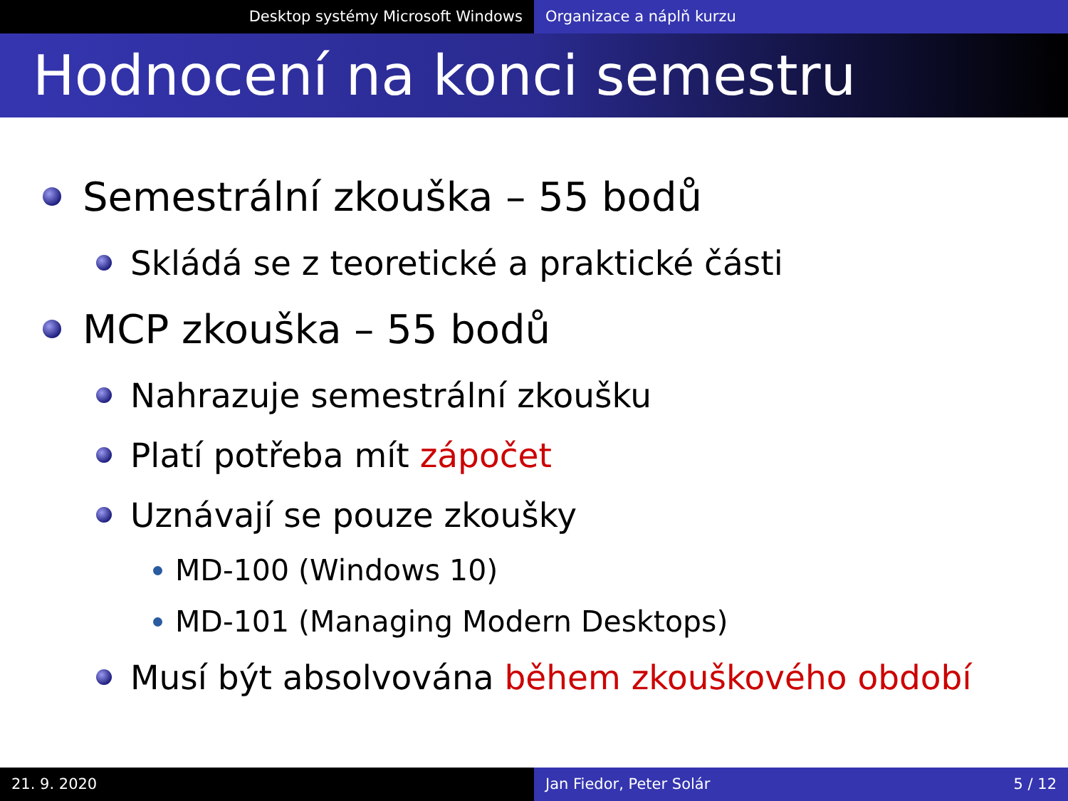Desktop systémy Microsoft Windows Organizace a náplň kurzu
Hodnocení na konci semestru
Semestrální zkouška – 55 bodů
Skládá se z teoretické a praktické části
MCP zkouška – 55 bodů
Nahrazuje semestrální zkoušku
Platí potřeba mít zápočet
Uznávají se pouze zkoušky
MD-100 (Windows 10)
MD-101 (Managing Modern Desktops)
Musí být absolvována během zkouškového období
21. 9. 2020 Jan Fiedor, Peter Solár 5 / 12